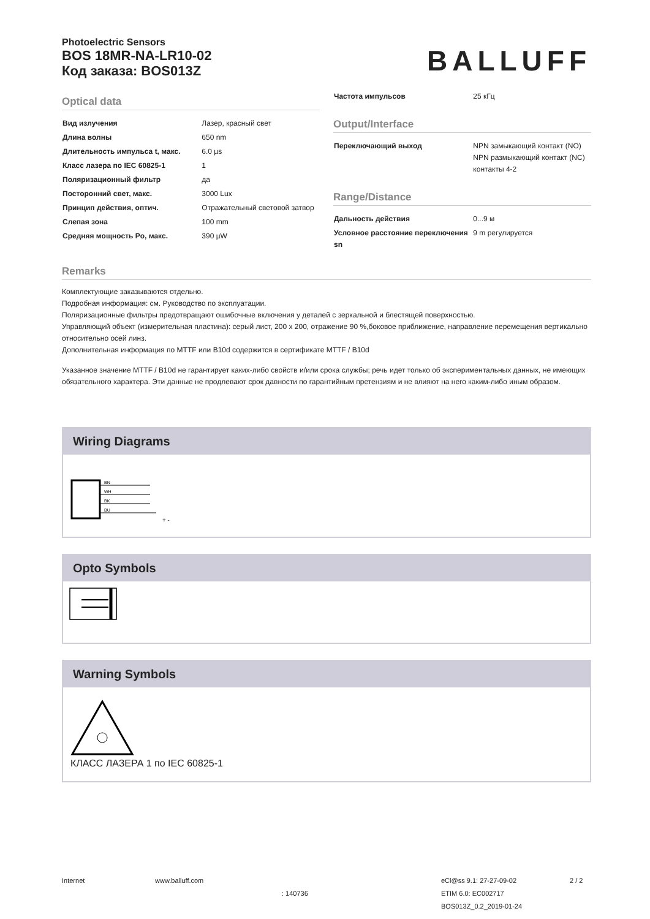Photoelectric Sensors
BOS 18MR-NA-LR10-02
Код заказа: BOS013Z
BALLUFF
Optical data
| Вид излучения | Лазер, красный свет |
| Длина волны | 650 nm |
| Длительность импульса t, макс. | 6.0 µs |
| Класс лазера по IEC 60825-1 | 1 |
| Поляризационный фильтр | да |
| Посторонний свет, макс. | 3000 Lux |
| Принцип действия, оптич. | Отражательный световой затвор |
| Слепая зона | 100 mm |
| Средняя мощность Po, макс. | 390 µW |
| Частота импульсов | 25 кГц |
Output/Interface
| Переключающий выход | NPN замыкающий контакт (NO) NPN размыкающий контакт (NC) контакты 4-2 |
Range/Distance
| Дальность действия | 0...9 м |
| Условное расстояние переключения sn | 9 m регулируется |
Remarks
Комплектующие заказываются отдельно.
Подробная информация: см. Руководство по эксплуатации.
Поляризационные фильтры предотвращают ошибочные включения у деталей с зеркальной и блестящей поверхностью.
Управляющий объект (измерительная пластина): серый лист, 200 x 200, отражение 90 %,боковое приближение, направление перемещения вертикально относительно осей линз.
Дополнительная информация по MTTF или B10d содержится в сертификате MTTF / B10d
Указанное значение MTTF / B10d не гарантирует каких-либо свойств и/или срока службы; речь идет только об экспериментальных данных, не имеющих обязательного характера. Эти данные не продлевают срок давности по гарантийным претензиям и не влияют на него каким-либо иным образом.
Wiring Diagrams
BN
WH
BK
BU
+ -
Opto Symbols
Warning Symbols
КЛАСС ЛАЗЕРА 1 по IEC 60825-1
Internet www.balluff.com
: 140736
eCl@ss 9.1: 27-27-09-02
ETIM 6.0: EC002717
BOS013Z_0.2_2019-01-24
2 / 2